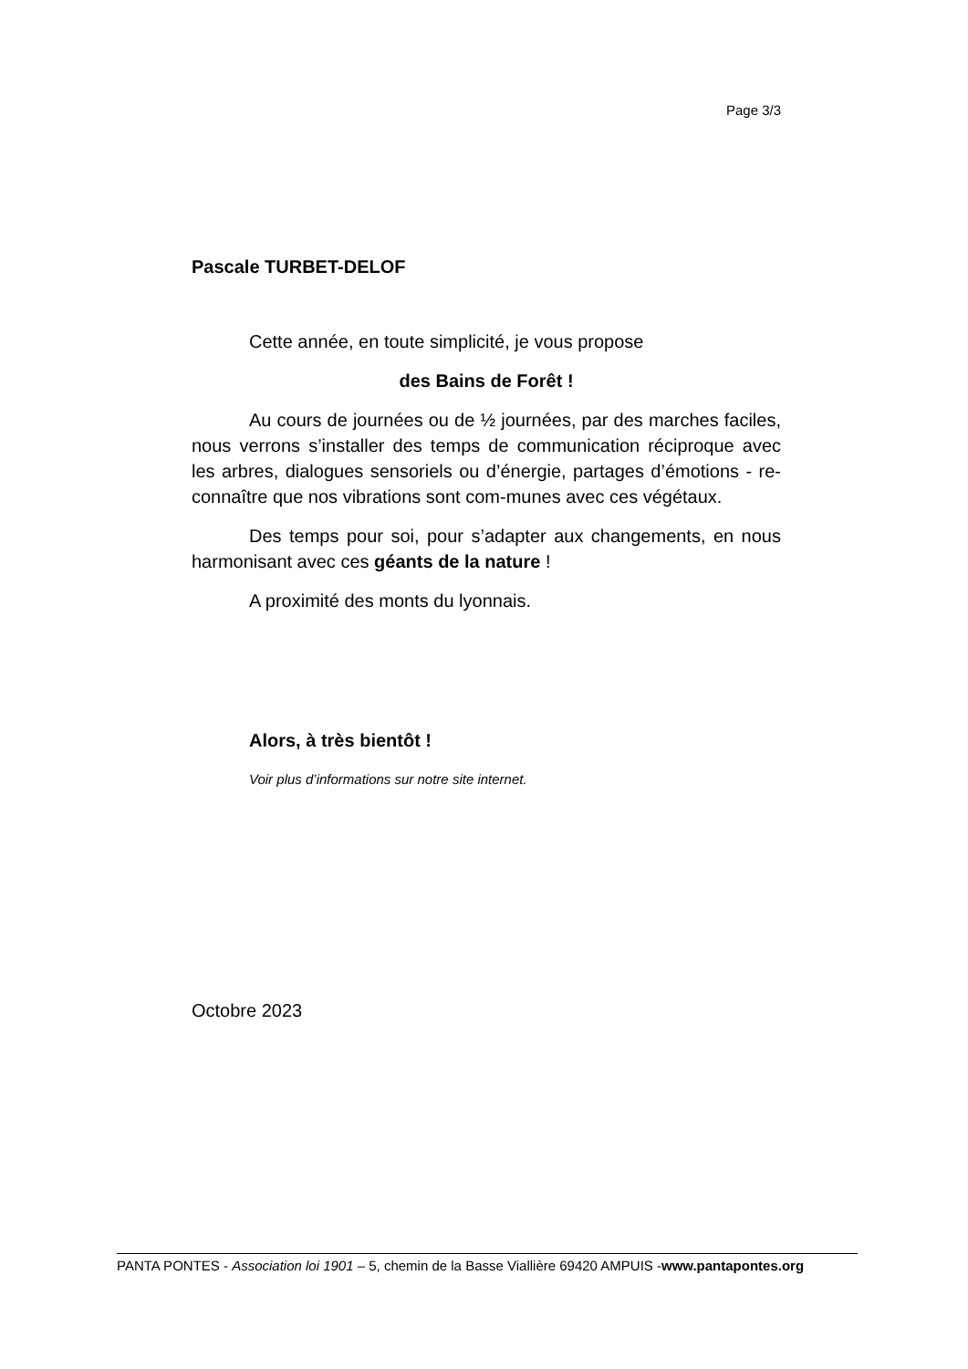Page 3/3
Pascale TURBET-DELOF
Cette année, en toute simplicité, je vous propose
des Bains de Forêt !
Au cours de journées ou de ½ journées, par des marches faciles, nous verrons s’installer des temps de communication réciproque avec les arbres, dialogues sensoriels ou d’énergie, partages d’émotions - re-connaître que nos vibrations sont com-munes avec ces végétaux.
Des temps pour soi, pour s’adapter aux changements, en nous harmonisant avec ces géants de la nature !
A proximité des monts du lyonnais.
Alors, à très bientôt !
Voir plus d’informations sur notre site internet.
Octobre 2023
PANTA PONTES - Association loi 1901 – 5, chemin de la Basse Viallière 69420 AMPUIS -www.pantapontes.org